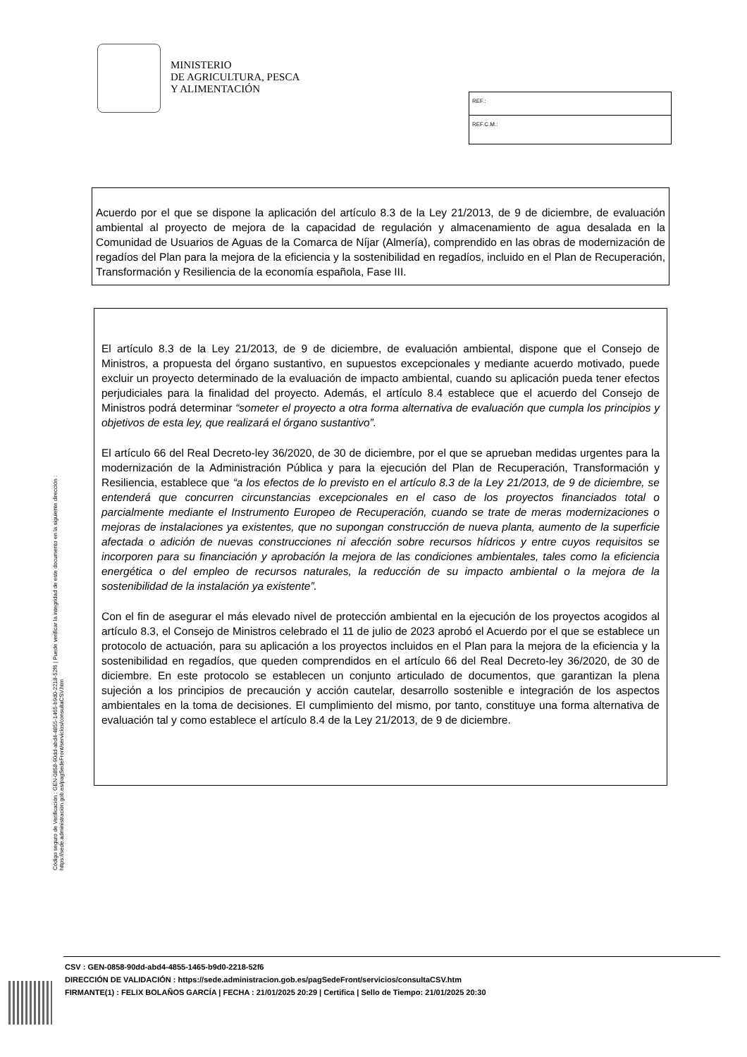MINISTERIO
DE AGRICULTURA, PESCA
Y ALIMENTACIÓN
REF.:
REF.C.M.:
Acuerdo por el que se dispone la aplicación del artículo 8.3 de la Ley 21/2013, de 9 de diciembre, de evaluación ambiental al proyecto de mejora de la capacidad de regulación y almacenamiento de agua desalada en la Comunidad de Usuarios de Aguas de la Comarca de Níjar (Almería), comprendido en las obras de modernización de regadíos del Plan para la mejora de la eficiencia y la sostenibilidad en regadíos, incluido en el Plan de Recuperación, Transformación y Resiliencia de la economía española, Fase III.
El artículo 8.3 de la Ley 21/2013, de 9 de diciembre, de evaluación ambiental, dispone que el Consejo de Ministros, a propuesta del órgano sustantivo, en supuestos excepcionales y mediante acuerdo motivado, puede excluir un proyecto determinado de la evaluación de impacto ambiental, cuando su aplicación pueda tener efectos perjudiciales para la finalidad del proyecto. Además, el artículo 8.4 establece que el acuerdo del Consejo de Ministros podrá determinar “someter el proyecto a otra forma alternativa de evaluación que cumpla los principios y objetivos de esta ley, que realizará el órgano sustantivo”.
El artículo 66 del Real Decreto-ley 36/2020, de 30 de diciembre, por el que se aprueban medidas urgentes para la modernización de la Administración Pública y para la ejecución del Plan de Recuperación, Transformación y Resiliencia, establece que “a los efectos de lo previsto en el artículo 8.3 de la Ley 21/2013, de 9 de diciembre, se entenderá que concurren circunstancias excepcionales en el caso de los proyectos financiados total o parcialmente mediante el Instrumento Europeo de Recuperación, cuando se trate de meras modernizaciones o mejoras de instalaciones ya existentes, que no supongan construcción de nueva planta, aumento de la superficie afectada o adición de nuevas construcciones ni afección sobre recursos hídricos y entre cuyos requisitos se incorporen para su financiación y aprobación la mejora de las condiciones ambientales, tales como la eficiencia energética o del empleo de recursos naturales, la reducción de su impacto ambiental o la mejora de la sostenibilidad de la instalación ya existente”.
Con el fin de asegurar el más elevado nivel de protección ambiental en la ejecución de los proyectos acogidos al artículo 8.3, el Consejo de Ministros celebrado el 11 de julio de 2023 aprobó el Acuerdo por el que se establece un protocolo de actuación, para su aplicación a los proyectos incluidos en el Plan para la mejora de la eficiencia y la sostenibilidad en regadíos, que queden comprendidos en el artículo 66 del Real Decreto-ley 36/2020, de 30 de diciembre. En este protocolo se establecen un conjunto articulado de documentos, que garantizan la plena sujeción a los principios de precaución y acción cautelar, desarrollo sostenible e integración de los aspectos ambientales en la toma de decisiones. El cumplimiento del mismo, por tanto, constituye una forma alternativa de evaluación tal y como establece el artículo 8.4 de la Ley 21/2013, de 9 de diciembre.
Código seguro de Verificación : GEN-0858-90dd-abd4-4855-1465-b9d0-2218-52f6 | Puede verificar la integridad de este documento en la siguiente dirección :
https://sede.administracion.gob.es/pagSedeFront/servicios/consultaCSV.htm
CSV : GEN-0858-90dd-abd4-4855-1465-b9d0-2218-52f6
DIRECCIÓN DE VALIDACIÓN : https://sede.administracion.gob.es/pagSedeFront/servicios/consultaCSV.htm
FIRMANTE(1) : FELIX BOLAÑOS GARCÍA | FECHA : 21/01/2025 20:29 | Certifica | Sello de Tiempo: 21/01/2025 20:30